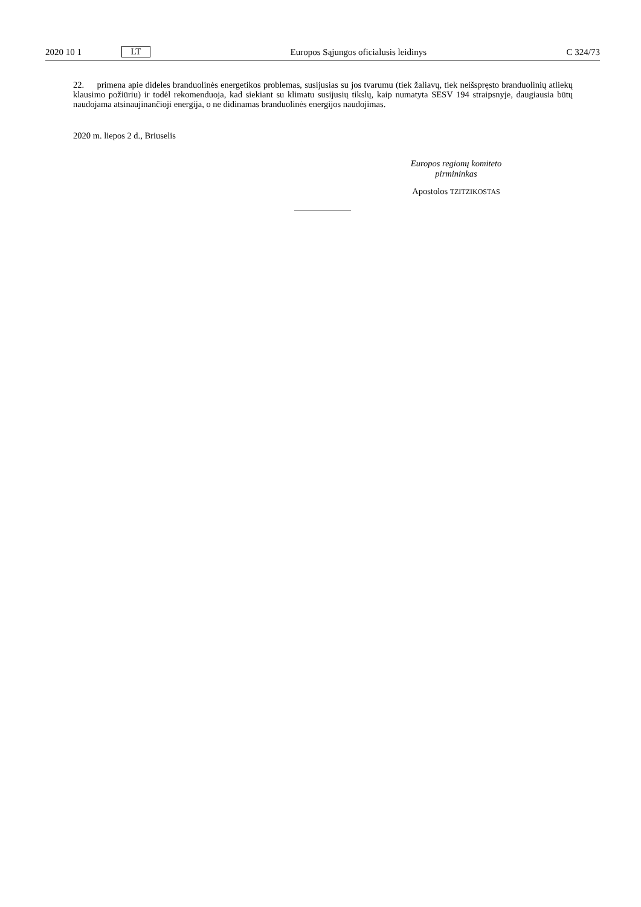2020 10 1 LT Europos Sąjungos oficialusis leidinys C 324/73
22. primena apie dideles branduolinės energetikos problemas, susijusias su jos tvarumu (tiek žaliavų, tiek neišspręsto branduolinių atliekų klausimo požiūriu) ir todėl rekomenduoja, kad siekiant su klimatu susijusių tikslų, kaip numatyta SESV 194 straipsnyje, daugiausia būtų naudojama atsinaujinančioji energija, o ne didinamas branduolinės energijos naudojimas.
2020 m. liepos 2 d., Briuselis
Europos regionų komiteto
pirmininkas
Apostolos TZITZIKOSTAS